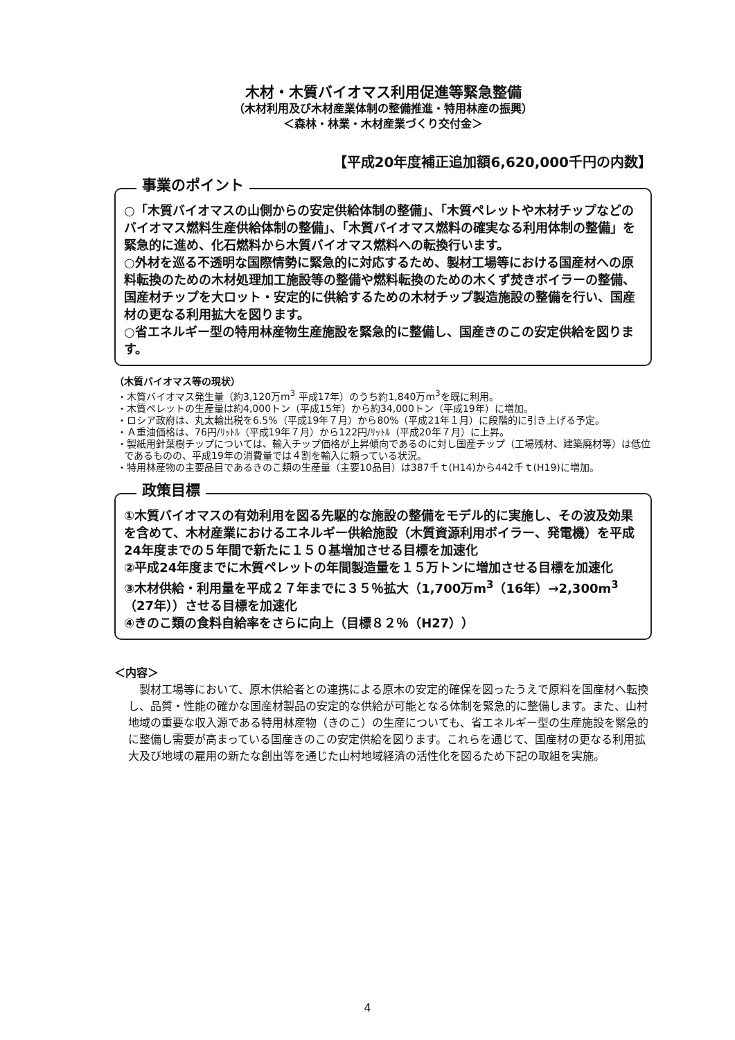木材・木質バイオマス利用促進等緊急整備
（木材利用及び木材産業体制の整備推進・特用林産の振興）
＜森林・林業・木材産業づくり交付金＞
【平成20年度補正追加額6,620,000千円の内数】
事業のポイント
○「木質バイオマスの山側からの安定供給体制の整備」、「木質ペレットや木材チップなどのバイオマス燃料生産供給体制の整備」、「木質バイオマス燃料の確実なる利用体制の整備」を緊急的に進め、化石燃料から木質バイオマス燃料への転換行います。
○外材を巡る不透明な国際情勢に緊急的に対応するため、製材工場等における国産材への原料転換のための木材処理加工施設等の整備や燃料転換のための木くず焚きボイラーの整備、国産材チップを大ロット・安定的に供給するための木材チップ製造施設の整備を行い、国産材の更なる利用拡大を図ります。
○省エネルギー型の特用林産物生産施設を緊急的に整備し、国産きのこの安定供給を図ります。
（木質バイオマス等の現状）
・木質バイオマス発生量（約3,120万m<sup>3</sup> 平成17年）のうち約1,840万m<sup>3</sup>を既に利用。
・木質ペレットの生産量は約4,000トン（平成15年）から約34,000トン（平成19年）に増加。
・ロシア政府は、丸太輸出税を6.5%（平成19年７月）から80%（平成21年１月）に段階的に引き上げる予定。
・Ａ重油価格は、76円/ﾘｯﾄﾙ（平成19年７月）から122円/ﾘｯﾄﾙ（平成20年７月）に上昇。
・製紙用針葉樹チップについては、輸入チップ価格が上昇傾向であるのに対し国産チップ（工場残材、建築廃材等）は低位であるものの、平成19年の消費量では４割を輸入に頼っている状況。
・特用林産物の主要品目であるきのこ類の生産量（主要10品目）は387千ｔ(H14)から442千ｔ(H19)に増加。
政策目標
①木質バイオマスの有効利用を図る先駆的な施設の整備をモデル的に実施し、その波及効果を含めて、木材産業におけるエネルギー供給施設（木質資源利用ボイラー、発電機）を平成24年度までの５年間で新たに１５０基増加させる目標を加速化
②平成24年度までに木質ペレットの年間製造量を１５万トンに増加させる目標を加速化
③木材供給・利用量を平成２７年までに３５％拡大（1,700万m<sup>3</sup>（16年）→2,300m<sup>3</sup>（27年））させる目標を加速化
④きのこ類の食料自給率をさらに向上（目標８２％（H27））
＜内容＞
製材工場等において、原木供給者との連携による原木の安定的確保を図ったうえで原料を国産材へ転換し、品質・性能の確かな国産材製品の安定的な供給が可能となる体制を緊急的に整備します。また、山村地域の重要な収入源である特用林産物（きのこ）の生産についても、省エネルギー型の生産施設を緊急的に整備し需要が高まっている国産きのこの安定供給を図ります。これらを通じて、国産材の更なる利用拡大及び地域の雇用の新たな創出等を通じた山村地域経済の活性化を図るため下記の取組を実施。
4